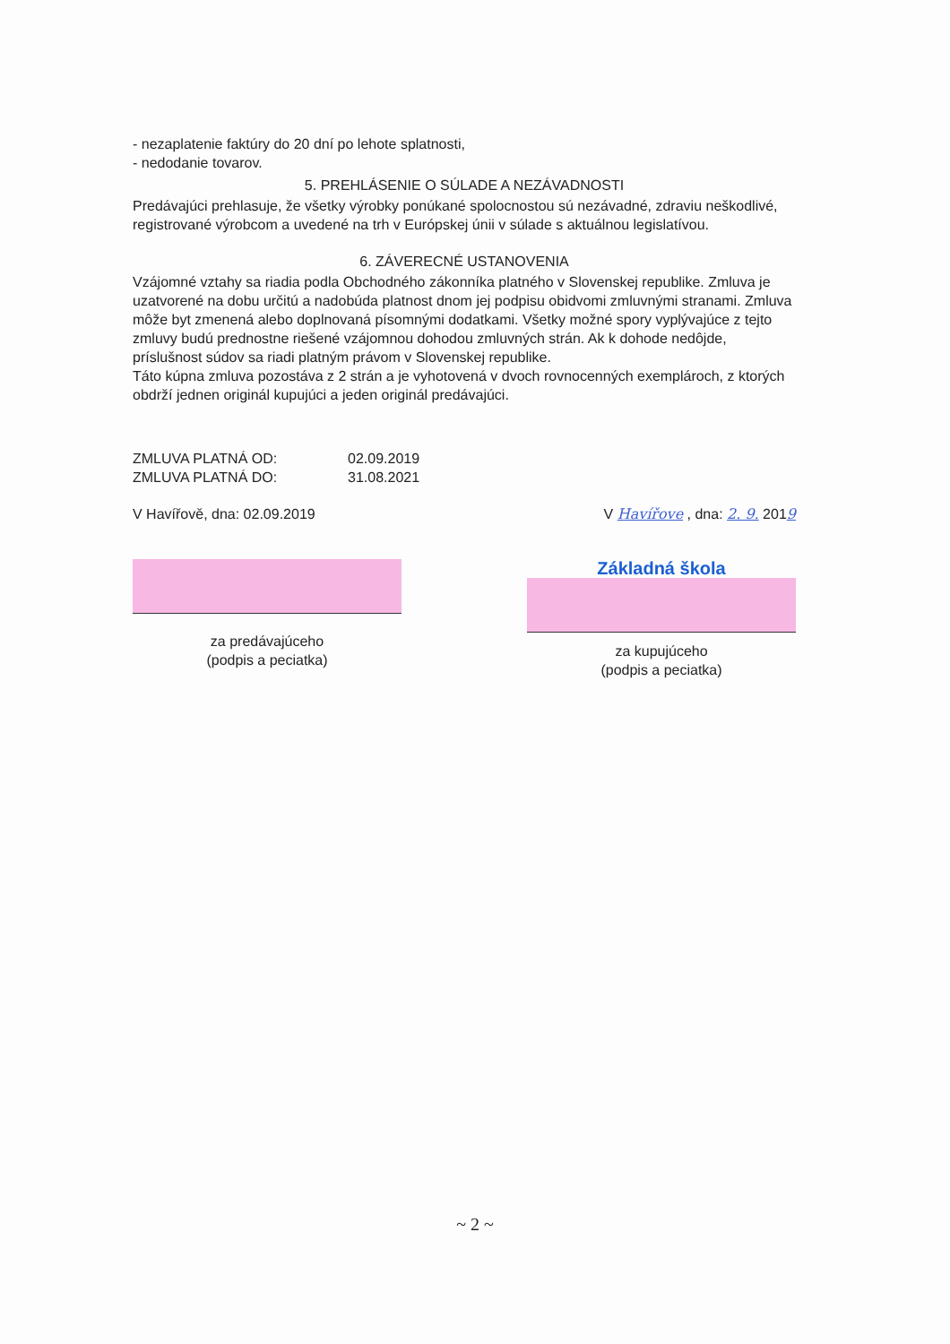- nezaplatenie faktúry do 20 dní po lehote splatnosti,
- nedodanie tovarov.
5. PREHLÁSENIE O SÚLADE A NEZÁVADNOSTI
Predávajúci prehlasuje, že všetky výrobky ponúkané spolocnostou sú nezávadné, zdraviu neškodlivé, registrované výrobcom a uvedené na trh v Európskej únii v súlade s aktuálnou legislatívou.
6. ZÁVERECNÉ USTANOVENIA
Vzájomné vztahy sa riadia podla Obchodného zákonníka platného v Slovenskej republike. Zmluva je uzatvorené na dobu určitú a nadobúda platnost dnom jej podpisu obidvomi zmluvnými stranami. Zmluva môže byt zmenená alebo doplnovaná písomnými dodatkami. Všetky možné spory vyplývajúce z tejto zmluvy budú prednostne riešené vzájomnou dohodou zmluvných strán. Ak k dohode nedôjde, príslušnost súdov sa riadi platným právom v Slovenskej republike.
Táto kúpna zmluva pozostáva z 2 strán a je vyhotovená v dvoch rovnocenných exemplároch, z ktorých obdrží jednen originál kupujúci a jeden originál predávajúci.
ZMLUVA PLATNÁ OD: 02.09.2019
ZMLUVA PLATNÁ DO: 31.08.2021
V Havířově, dna: 02.09.2019 V Havířove , dna: 2. 9. 2019
za predávajúceho
(podpis a peciatka)
Základná škola
za kupujúceho
(podpis a peciatka)
~ 2 ~